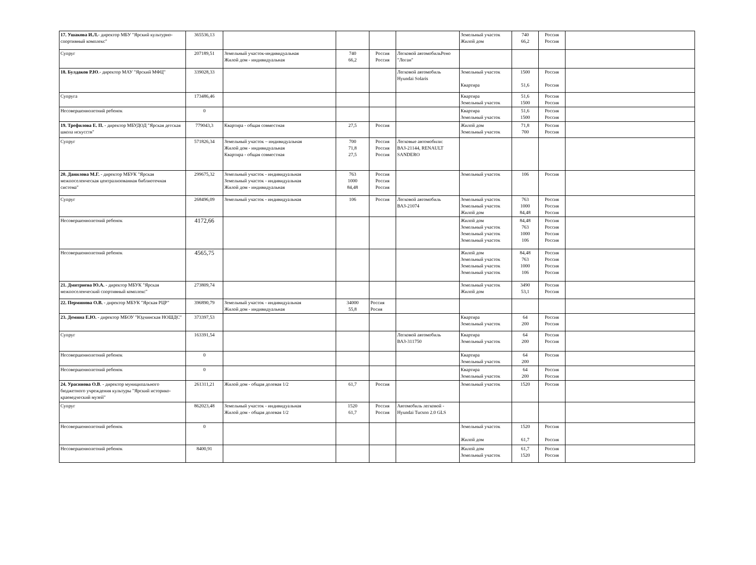| 17. Ушакова И.Л. - директор МБУ "Ярский культурно-спортивный комплекс" | 365536,13 | | | | | Земельный участок Жилой дом | 740 66,2 | Россия Россия | |
| Супруг | 207189,51 | Земельный участок-индивидуальная Жилой дом - индивидуальная | 740 66,2 | Россия Россия | Легковой автомобильРено "Логан" | | | | |
| 18. Булдаков Р.Ю .- директор МАУ "Ярский МФЦ" | 339028,33 | | | | Легковой автомобиль Hyundai Solaris | Земельный участок Квартира | 1500 51,6 | Россия Россия | |
| Супруга | 173486,46 | | | | | Квартира Земельный участок | 51,6 1500 | Россия Россия | |
| Несовершеннолетний ребенок | 0 | | | | | Квартира Земельный участок | 51,6 1500 | Россия Россия | |
| 19. Трефилова Е. П. - директор МБУДОД "Ярская детская школа искусств" | 779043,3 | Квартира - общая совместная | 27,5 | Россия | | Жилой дом Земельный участок | 71,8 700 | Россия Россия | |
| Супруг | 571826,34 | Земельный участок – индивидуальная Жилой дом - индивидуальная Квартира - общая совместная | 700 71,8 27,5 | Россия Россия Россия | Легковые автомобили: ВАЗ-21144, RENAULT SANDERO | | | | |
| 20. Данилова М.Г. - директор МБУК "Ярская межпоселенческая централизованная библиотечная система" | 299675,32 | Земельный участок - индивидуальная Земельный участок - индивидуальная Жилой дом - индивидуальная | 763 1000 84,48 | Россия Россия Россия | | Земельный участок | 106 | Россия | |
| Супруг | 268496,09 | Земельный участок - индивидуальная | 106 | Россия | Легковой автомобиль ВАЗ-21074 | Земельный участок Земельный участок Жилой дом | 763 1000 84,48 | Россия Россия Россия | |
| Несовершеннолетний ребенок | 4172,66 | | | | | Жилой дом Земельный участок Земельный участок Земельный участок | 84,48 763 1000 106 | Россия Россия Россия Россия | |
| Несовершеннолетний ребенок | 4565,75 | | | | | Жилой дом Земельный участок Земельный участок Земельный участок | 84,48 763 1000 106 | Россия Россия Россия Россия | |
| 21. Дмитриева Ю.А. - директор МБУК "Ярская межпоселенческий спортивный комплекс" | 273809,74 | | | | | Земельный участок Жилой дом | 3490 53,1 | Россия Россия | |
| 22. Перминова О.В. - директор МБУК "Ярская РЦР" | 396890,79 | Земельный участок - индивидуальная Жилой дом - индивидуальная | 34000 55,8 | Россия Росия | | | | | |
| 23. Демина Е.Ю. - директор МБОУ "Юдчинская НОШДС" | 373397,53 | | | | | Квартира Земельный участок | 64 200 | Россия Россия | |
| Супруг | 163391,54 | | | | Легковой автомобиль ВАЗ-311750 | Квартира Земельный участок | 64 200 | Россия Россия | |
| Несовершеннолетний ребенок | 0 | | | | | Квартира Земельный участок | 64 200 | Россия | |
| Несовершеннолетний ребенок | 0 | | | | | Квартира Земельный участок | 64 200 | Россия Россия | |
| 24. Урасинова О.В . - директор муниципального бюджетного учреждения культуры "Ярский историко-краеведческий музей" | 261311,21 | Жилой дом - общая долевая 1/2 | 61,7 | Россия | | Земельный участок | 1520 | Россия | |
| Супруг | 862023,48 | Земельный участок - индивидуальная Жилой дом - общая долевая 1/2 | 1520 61,7 | Россия Россия | Автомобиль легковой - Hyundai Tucson 2.0 GLS | | | | |
| Несовершеннолетний ребенок | 0 | | | | | Земельный участок Жилой дом | 1520 61,7 | Россия Россия | |
| Несовершеннолетний ребенок | 8400,91 | | | | | Жилой дом Земельный участок | 61,7 1520 | Россия Россия | |